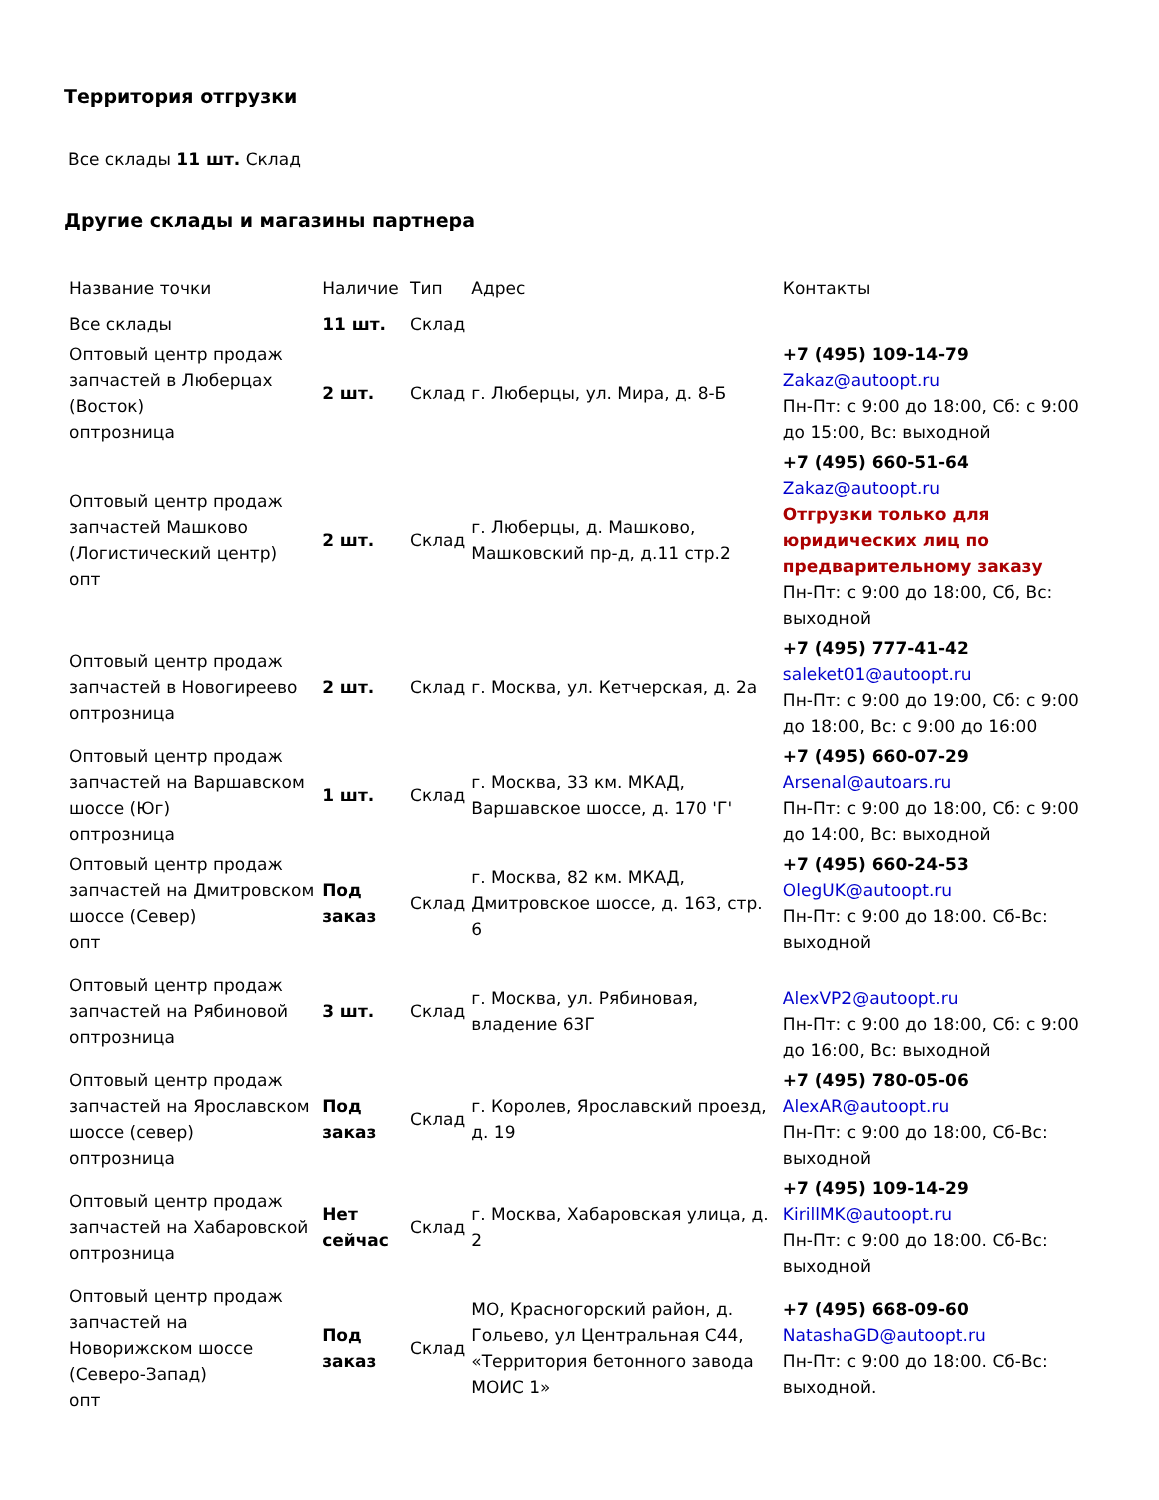Территория отгрузки
Все склады 11 шт. Склад
Другие склады и магазины партнера
| Название точки | Наличие | Тип | Адрес | Контакты |
| --- | --- | --- | --- | --- |
| Все склады | 11 шт. | Склад | | |
| Оптовый центр продаж запчастей в Люберцах (Восток) оптрозница | 2 шт. | Склад | г. Люберцы, ул. Мира, д. 8-Б | +7 (495) 109-14-79 Zakaz@autoopt.ru Пн-Пт: с 9:00 до 18:00, Сб: с 9:00 до 15:00, Вс: выходной |
| Оптовый центр продаж запчастей Машково (Логистический центр) опт | 2 шт. | Склад | г. Люберцы, д. Машково, Машковский пр-д, д.11 стр.2 | +7 (495) 660-51-64 Zakaz@autoopt.ru Отгрузки только для юридических лиц по предварительному заказу Пн-Пт: с 9:00 до 18:00, Сб, Вс: выходной |
| Оптовый центр продаж запчастей в Новогиреево оптрозница | 2 шт. | Склад | г. Москва, ул. Кетчерская, д. 2а | +7 (495) 777-41-42 saleket01@autoopt.ru Пн-Пт: с 9:00 до 19:00, Сб: с 9:00 до 18:00, Вс: с 9:00 до 16:00 |
| Оптовый центр продаж запчастей на Варшавском шоссе (Юг) оптрозница | 1 шт. | Склад | г. Москва, 33 км. МКАД, Варшавское шоссе, д. 170 'Г' | +7 (495) 660-07-29 Arsenal@autoars.ru Пн-Пт: с 9:00 до 18:00, Сб: с 9:00 до 14:00, Вс: выходной |
| Оптовый центр продаж запчастей на Дмитровском шоссе (Север) опт | Под заказ | Склад | г. Москва, 82 км. МКАД, Дмитровское шоссе, д. 163, стр. 6 | +7 (495) 660-24-53 OlegUK@autoopt.ru Пн-Пт: с 9:00 до 18:00. Сб-Вс: выходной |
| Оптовый центр продаж запчастей на Рябиновой оптрозница | 3 шт. | Склад | г. Москва, ул. Рябиновая, владение 63Г | AlexVP2@autoopt.ru Пн-Пт: с 9:00 до 18:00, Сб: с 9:00 до 16:00, Вс: выходной |
| Оптовый центр продаж запчастей на Ярославском шоссе (север) оптрозница | Под заказ | Склад | г. Королев, Ярославский проезд, д. 19 | +7 (495) 780-05-06 AlexAR@autoopt.ru Пн-Пт: с 9:00 до 18:00, Сб-Вс: выходной |
| Оптовый центр продаж запчастей на Хабаровской оптрозница | Нет сейчас | Склад | г. Москва, Хабаровская улица, д. 2 | +7 (495) 109-14-29 KirillMK@autoopt.ru Пн-Пт: с 9:00 до 18:00. Сб-Вс: выходной |
| Оптовый центр продаж запчастей на Новорижском шоссе (Северо-Запад) опт | Под заказ | Склад | МО, Красногорский район, д. Гольево, ул Центральная С44, «Территория бетонного завода МОИС 1» | +7 (495) 668-09-60 NatashaGD@autoopt.ru Пн-Пт: с 9:00 до 18:00. Сб-Вс: выходной. |